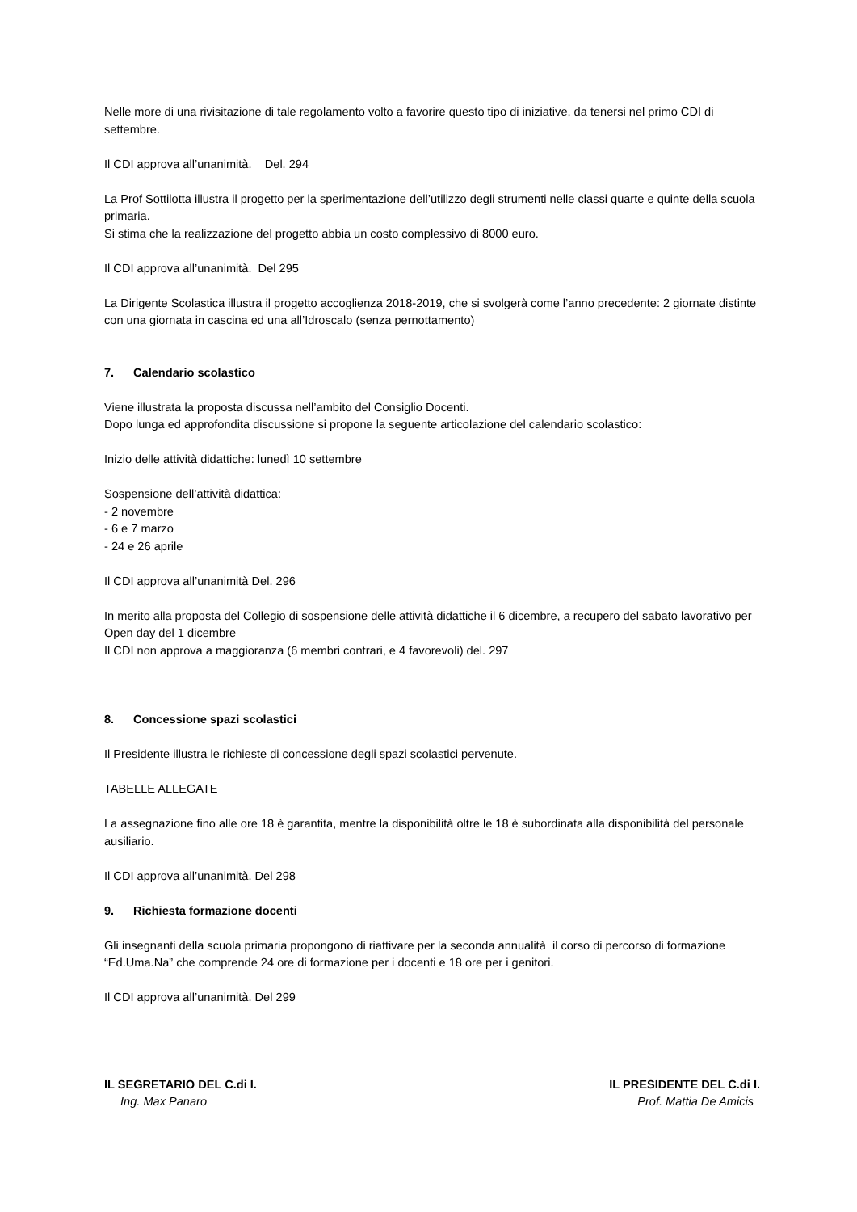Nelle more di una rivisitazione di tale regolamento volto a favorire questo tipo di iniziative, da tenersi nel primo CDI di settembre.
Il CDI approva all’unanimità. Del. 294
La Prof Sottilotta illustra il progetto per la sperimentazione dell’utilizzo degli strumenti nelle classi quarte e quinte della scuola primaria.
Si stima che la realizzazione del progetto abbia un costo complessivo di 8000 euro.
Il CDI approva all’unanimità. Del 295
La Dirigente Scolastica illustra il progetto accoglienza 2018-2019, che si svolgerà come l’anno precedente: 2 giornate distinte con una giornata in cascina ed una all’Idroscalo (senza pernottamento)
7. Calendario scolastico
Viene illustrata la proposta discussa nell’ambito del Consiglio Docenti.
Dopo lunga ed approfondita discussione si propone la seguente articolazione del calendario scolastico:
Inizio delle attività didattiche: lunedì 10 settembre
Sospensione dell’attività didattica:
- 2 novembre
- 6 e 7 marzo
- 24 e 26 aprile
Il CDI approva all’unanimità Del. 296
In merito alla proposta del Collegio di sospensione delle attività didattiche il 6 dicembre, a recupero del sabato lavorativo per Open day del 1 dicembre
Il CDI non approva a maggioranza (6 membri contrari, e 4 favorevoli) del. 297
8. Concessione spazi scolastici
Il Presidente illustra le richieste di concessione degli spazi scolastici pervenute.
TABELLE ALLEGATE
La assegnazione fino alle ore 18 è garantita, mentre la disponibilità oltre le 18 è subordinata alla disponibilità del personale ausiliario.
Il CDI approva all’unanimità. Del 298
9. Richiesta formazione docenti
Gli insegnanti della scuola primaria propongono di riattivare per la seconda annualità il corso di percorso di formazione “Ed.Uma.Na” che comprende 24 ore di formazione per i docenti e 18 ore per i genitori.
Il CDI approva all’unanimità. Del 299
IL SEGRETARIO DEL C.di I.
Ing. Max Panaro
IL PRESIDENTE DEL C.di I.
Prof. Mattia De Amicis